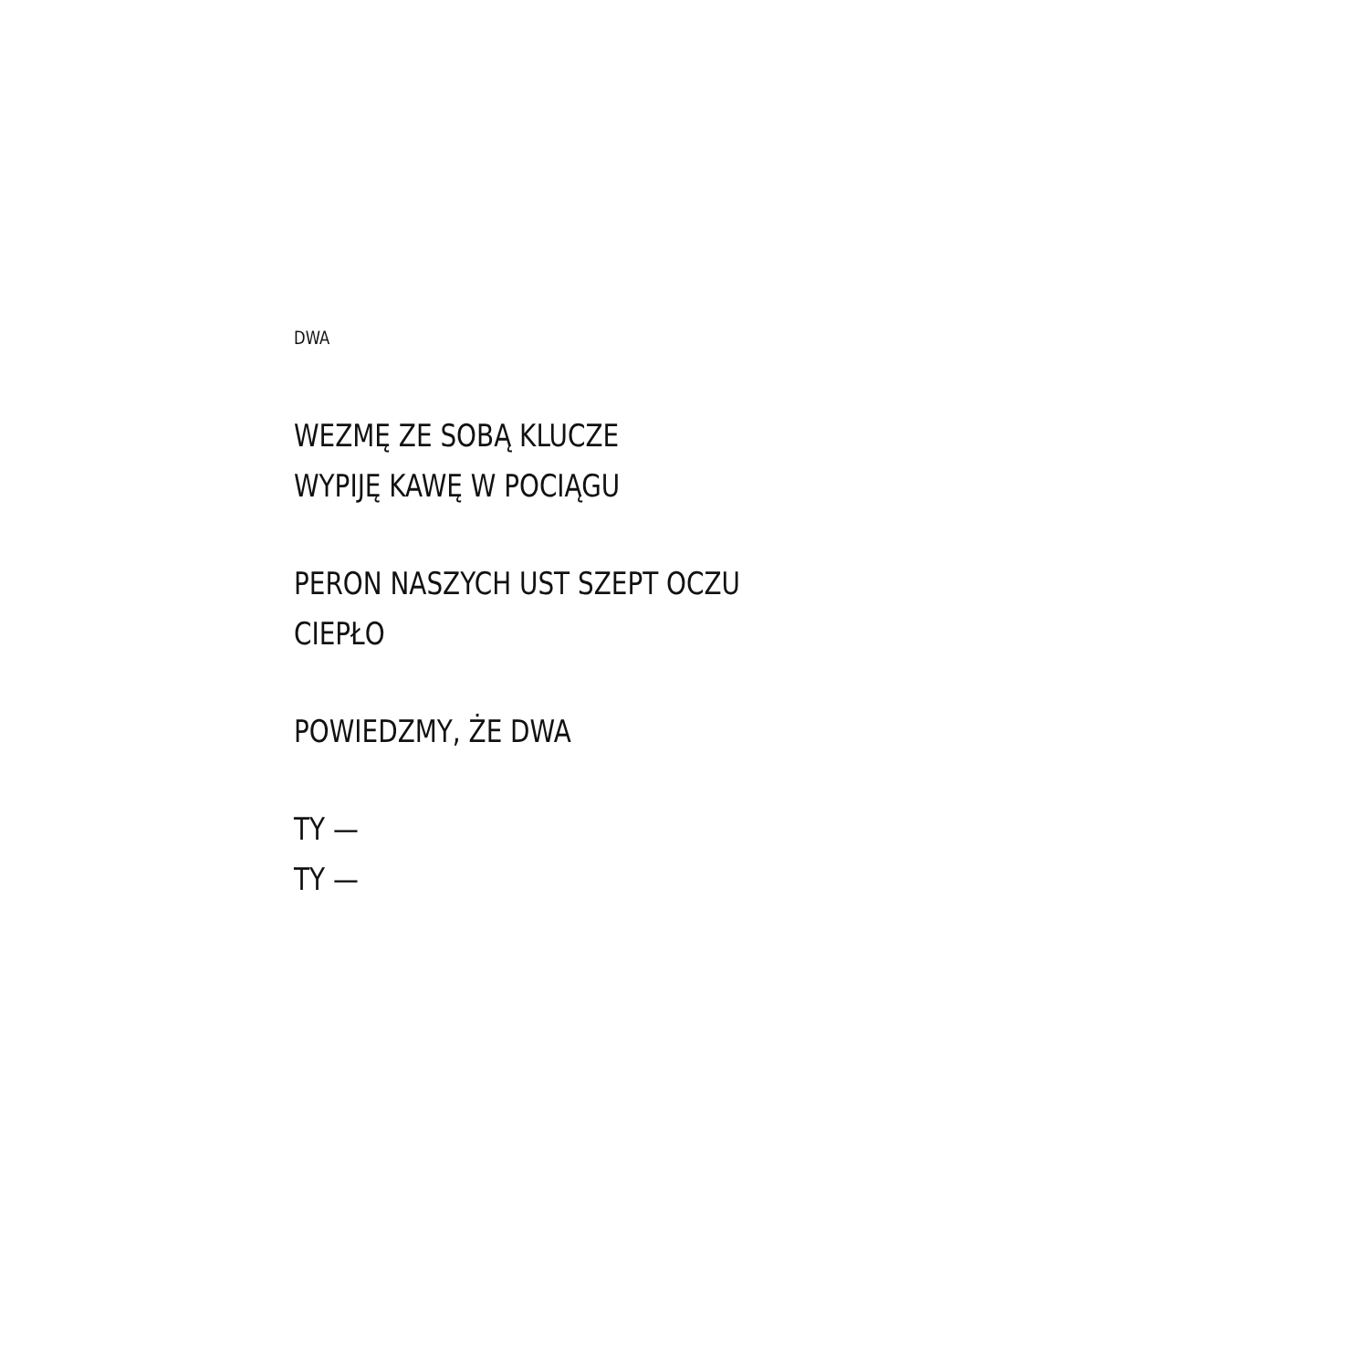DWA
WEZMĘ ZE SOBĄ KLUCZE
WYPIJĘ KAWĘ W POCIĄGU
PERON NASZYCH UST SZEPT OCZU
CIEPŁO
POWIEDZMY, ŻE DWA
TY —
TY —